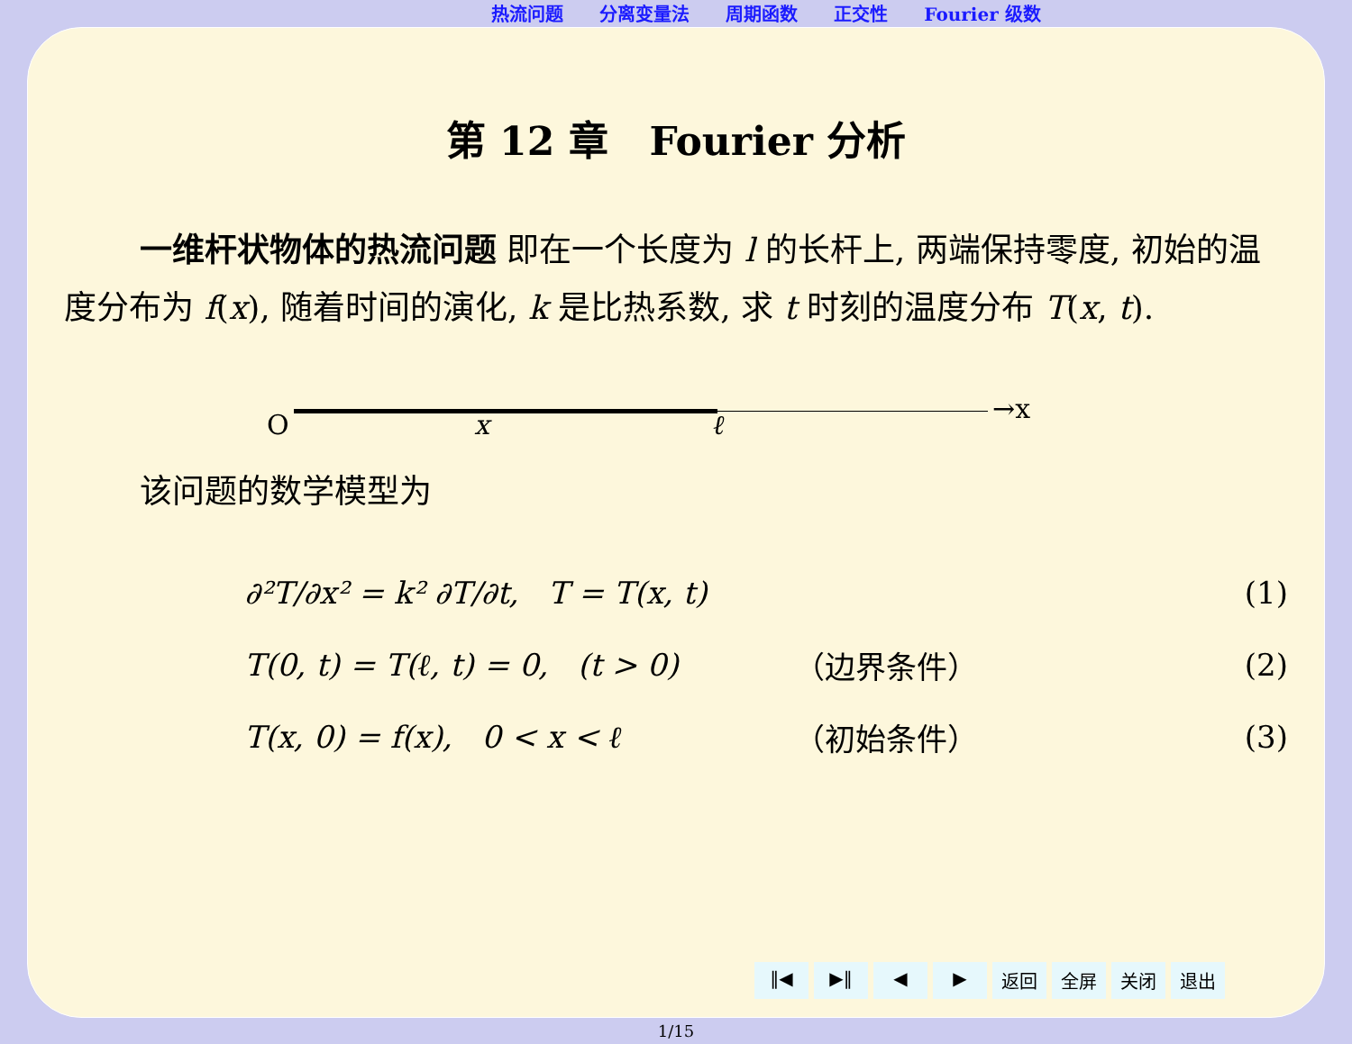热流问题 分离变量法 周期函数 正交性 Fourier 级数
第 12 章 Fourier 分析
一维杆状物体的热流问题 即在一个长度为 l 的长杆上, 两端保持零度, 初始的温度分布为 f(x), 随着时间的演化, k 是比热系数, 求 t 时刻的温度分布 T(x, t).
O x ℓ
→x
该问题的数学模型为
∂²T/∂x² = k² ∂T/∂t, T = T(x, t) (1)
T(0, t) = T(ℓ, t) = 0, (t > 0) （边界条件） (2)
T(x, 0) = f(x), 0 < x < ℓ （初始条件） (3)
‖◀ ▶‖ ◀ ▶ 返回 全屏 关闭 退出
1/15